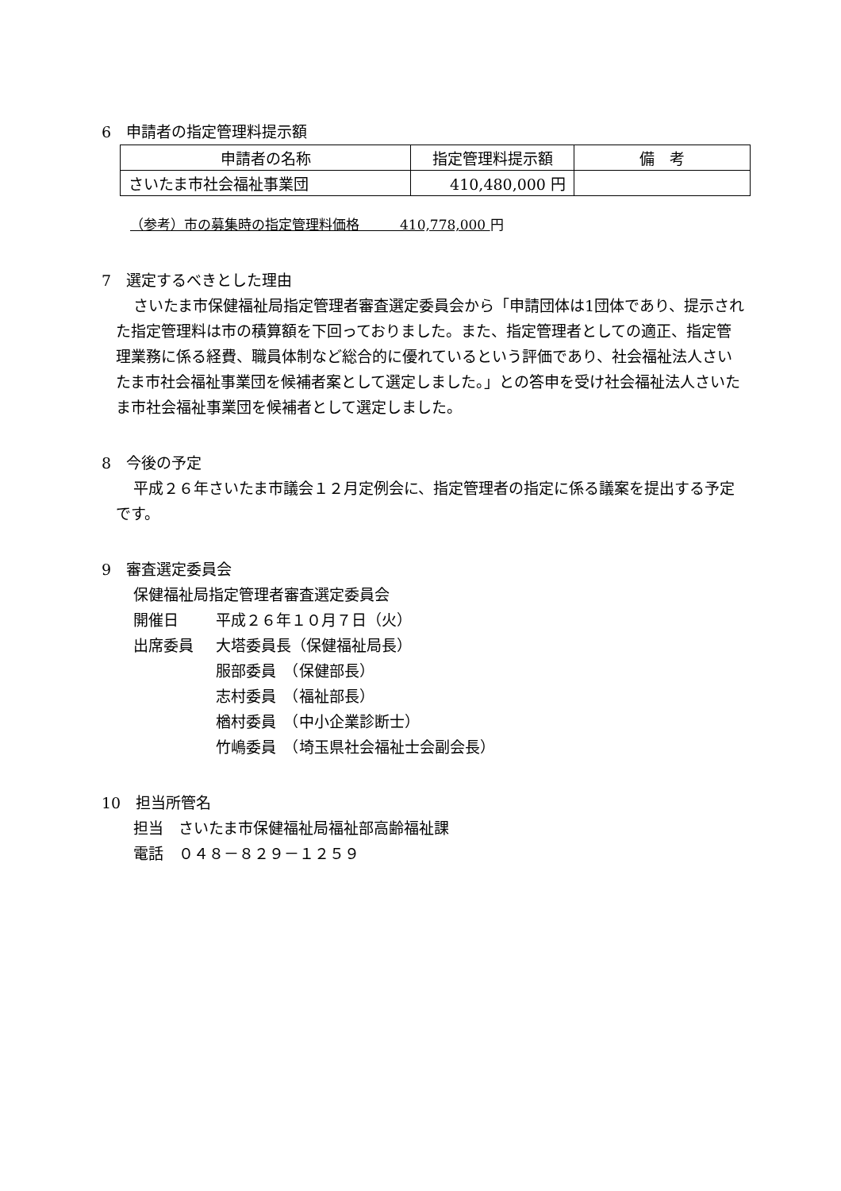6　申請者の指定管理料提示額
| 申請者の名称 | 指定管理料提示額 | 備 考 |
| --- | --- | --- |
| さいたま市社会福祉事業団 | 410,480,000 円 | |
（参考）市の募集時の指定管理料価格　　　410,778,000 円
7　選定するべきとした理由
さいたま市保健福祉局指定管理者審査選定委員会から「申請団体は1団体であり、提示された指定管理料は市の積算額を下回っておりました。また、指定管理者としての適正、指定管理業務に係る経費、職員体制など総合的に優れているという評価であり、社会福祉法人さいたま市社会福祉事業団を候補者案として選定しました。」との答申を受け社会福祉法人さいたま市社会福祉事業団を候補者として選定しました。
8　今後の予定
平成２６年さいたま市議会１２月定例会に、指定管理者の指定に係る議案を提出する予定です。
9　審査選定委員会
保健福祉局指定管理者審査選定委員会
開催日 平成２６年１０月７日（火）
出席委員 大塔委員長（保健福祉局長）
服部委員　（保健部長）
志村委員　（福祉部長）
楢村委員　（中小企業診断士）
竹嶋委員　（埼玉県社会福祉士会副会長）
10　担当所管名
担当　さいたま市保健福祉局福祉部高齢福祉課
電話　０４８－８２９－１２５９